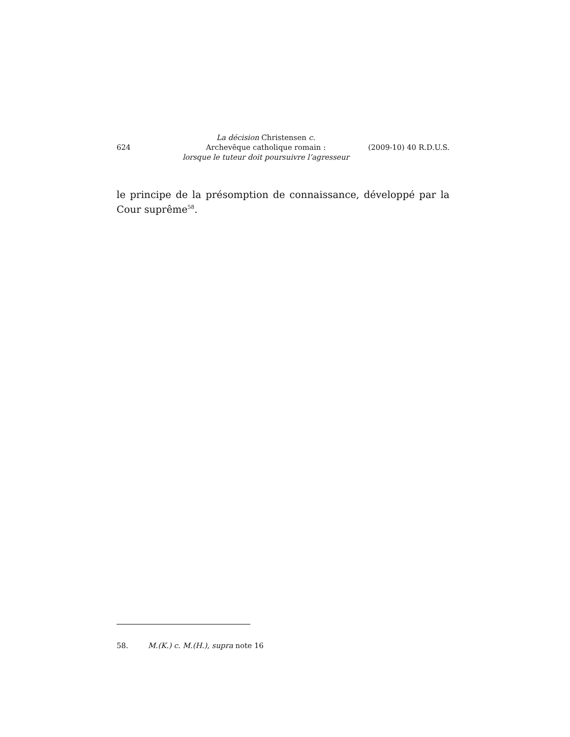624
La décision Christensen c.
Archevêque catholique romain :
lorsque le tuteur doit poursuivre l’agresseur
(2009-10) 40 R.D.U.S.
le principe de la présomption de connaissance, développé par la Cour suprême<sup>58</sup>.
58. M.(K.) c. M.(H.), supra note 16